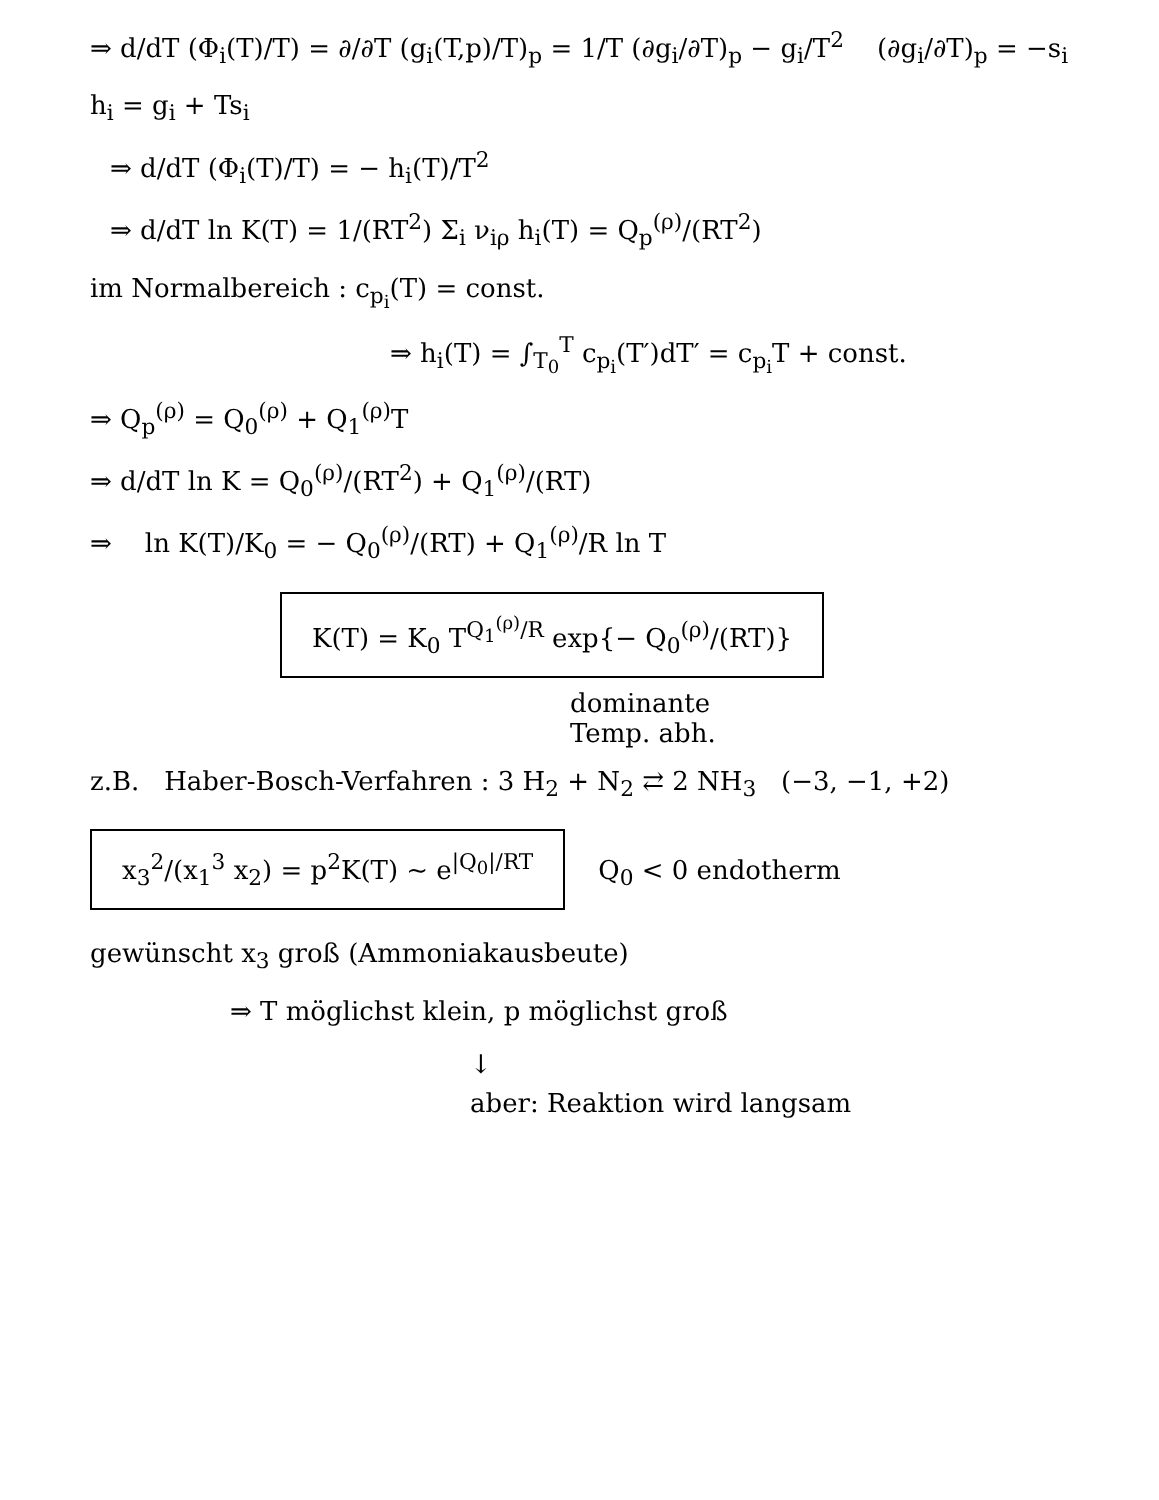⇒ d/dT (Φ<sub>i</sub>(T)/T) = ∂/∂T (g<sub>i</sub>(T,p)/T)<sub>p</sub> = 1/T (∂g<sub>i</sub>/∂T)<sub>p</sub> − g<sub>i</sub>/T<sup>2</sup> (∂g<sub>i</sub>/∂T)<sub>p</sub> = −s<sub>i</sub>
h<sub>i</sub> = g<sub>i</sub> + Ts<sub>i</sub>
⇒ d/dT (Φ<sub>i</sub>(T)/T) = − h<sub>i</sub>(T)/T<sup>2</sup>
⇒ d/dT ln K(T) = 1/(RT<sup>2</sup>) Σ<sub>i</sub> ν<sub>iρ</sub> h<sub>i</sub>(T) = Q<sub>p</sub><sup>(ρ)</sup>/(RT<sup>2</sup>)
im Normalbereich : c<sub>p<sub>i</sub></sub>(T) = const.
⇒ h<sub>i</sub>(T) = ∫<sub>T<sub>0</sub></sub><sup>T</sup> c<sub>p<sub>i</sub></sub>(T′)dT′ = c<sub>p<sub>i</sub></sub>T + const.
⇒ Q<sub>p</sub><sup>(ρ)</sup> = Q<sub>0</sub><sup>(ρ)</sup> + Q<sub>1</sub><sup>(ρ)</sup>T
⇒ d/dT ln K = Q<sub>0</sub><sup>(ρ)</sup>/(RT<sup>2</sup>) + Q<sub>1</sub><sup>(ρ)</sup>/(RT)
⇒ ln K(T)/K<sub>0</sub> = − Q<sub>0</sub><sup>(ρ)</sup>/(RT) + Q<sub>1</sub><sup>(ρ)</sup>/R ln T
K(T) = K<sub>0</sub> T<sup>Q<sub>1</sub><sup>(ρ)</sup>/R</sup> exp{− Q<sub>0</sub><sup>(ρ)</sup>/(RT)}
dominante
Temp. abh.
z.B. Haber-Bosch-Verfahren : 3 H<sub>2</sub> + N<sub>2</sub> ⇄ 2 NH<sub>3</sub> (−3, −1, +2)
x<sub>3</sub><sup>2</sup>/(x<sub>1</sub><sup>3</sup> x<sub>2</sub>) = p<sup>2</sup>K(T) ~ e<sup>|Q<sub>0</sub>|/RT</sup>
Q<sub>0</sub> < 0 endotherm
gewünscht x<sub>3</sub> groß (Ammoniakausbeute)
⇒ T möglichst klein, p möglichst groß
↓
aber: Reaktion wird langsam